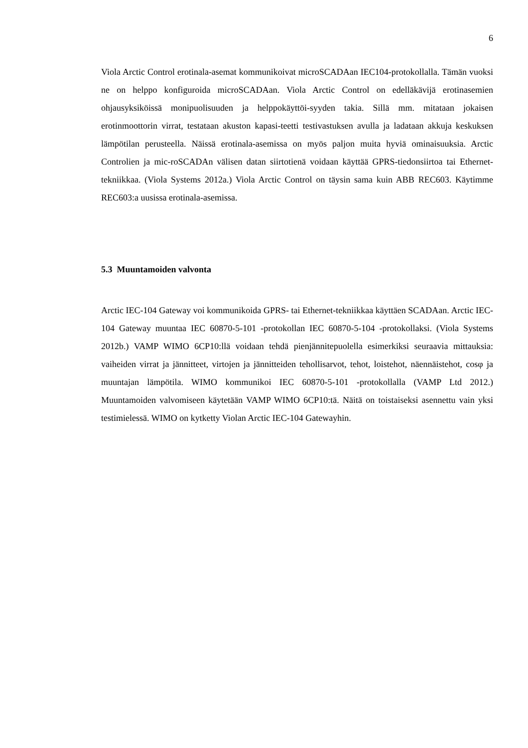6
Viola Arctic Control erotinala-asemat kommunikoivat microSCADAan IEC104-protokollalla. Tämän vuoksi ne on helppo konfiguroida microSCADAan. Viola Arctic Control on edelläkävijä erotinasemien ohjausyksiköissä monipuolisuuden ja helppokäyttöi-syyden takia. Sillä mm. mitataan jokaisen erotinmoottorin virrat, testataan akuston kapasi-teetti testivastuksen avulla ja ladataan akkuja keskuksen lämpötilan perusteella. Näissä erotinala-asemissa on myös paljon muita hyviä ominaisuuksia. Arctic Controlien ja mic-roSCADAn välisen datan siirtotienä voidaan käyttää GPRS-tiedonsiirtoa tai Ethernet-tekniikkaa. (Viola Systems 2012a.) Viola Arctic Control on täysin sama kuin ABB REC603. Käytimme REC603:a uusissa erotinala-asemissa.
5.3 Muuntamoiden valvonta
Arctic IEC-104 Gateway voi kommunikoida GPRS- tai Ethernet-tekniikkaa käyttäen SCADAan. Arctic IEC-104 Gateway muuntaa IEC 60870-5-101 -protokollan IEC 60870-5-104 -protokollaksi. (Viola Systems 2012b.) VAMP WIMO 6CP10:llä voidaan tehdä pienjännitepuolella esimerkiksi seuraavia mittauksia: vaiheiden virrat ja jännitteet, virtojen ja jännitteiden tehollisarvot, tehot, loistehot, näennäistehot, cosφ ja muuntajan lämpötila. WIMO kommunikoi IEC 60870-5-101 -protokollalla (VAMP Ltd 2012.) Muuntamoiden valvomiseen käytetään VAMP WIMO 6CP10:tä. Näitä on toistaiseksi asennettu vain yksi testimielessä. WIMO on kytketty Violan Arctic IEC-104 Gatewayhin.